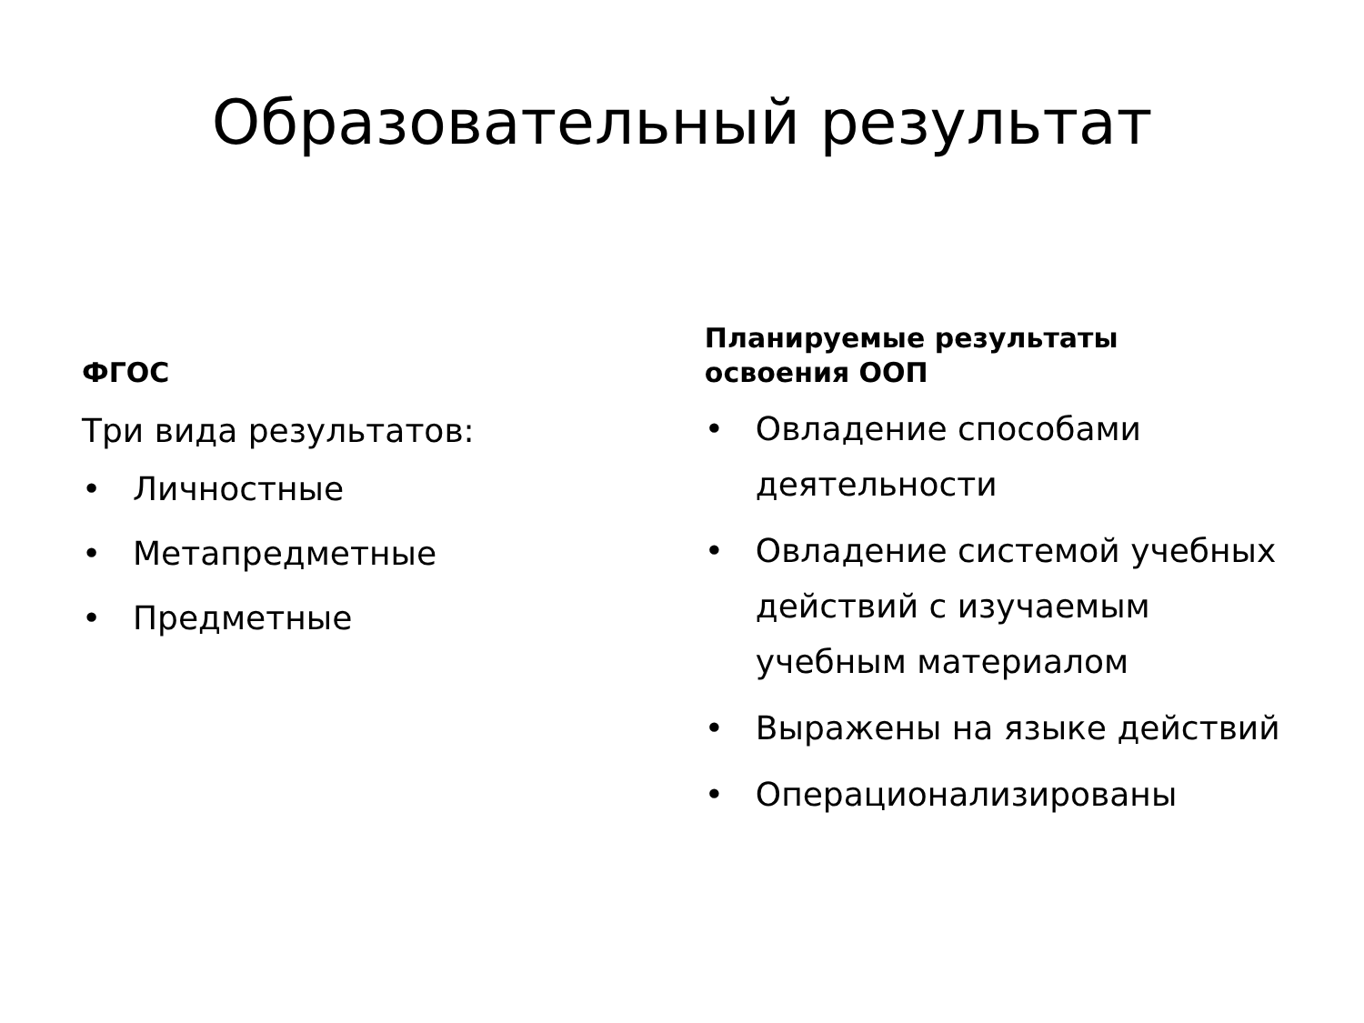Образовательный результат
ФГОС
Три вида результатов:
• Личностные
• Метапредметные
• Предметные
Планируемые результаты
освоения ООП
• Овладение способами деятельности
• Овладение системой учебных действий с изучаемым учебным материалом
• Выражены на языке действий
• Операционализированы